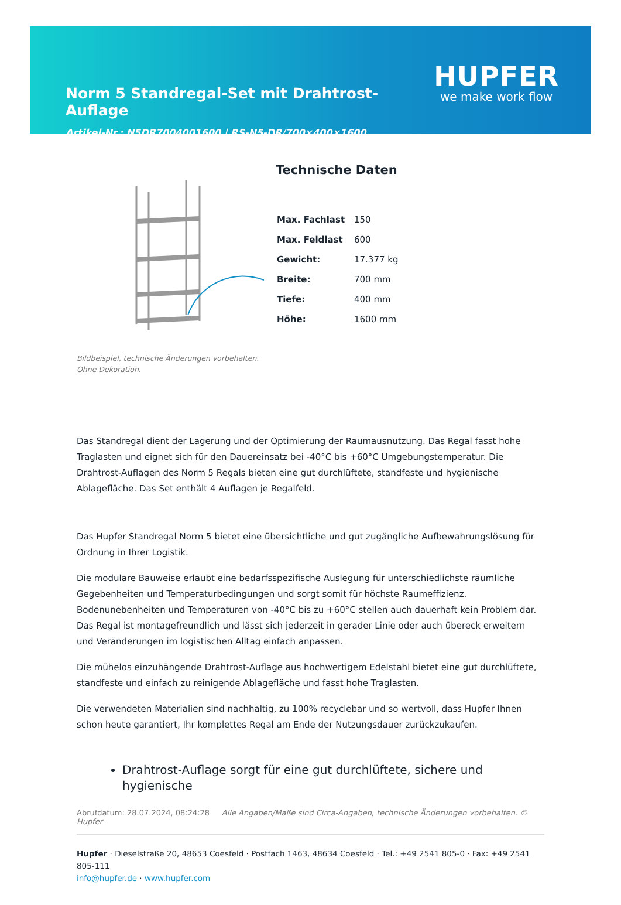Norm 5 Standregal-Set mit Drahtrost-Auflage
Artikel-Nr.: N5DR7004001600 | RS-N5-DR/700×400×1600
HUPFER
we make work flow
Bildbeispiel, technische Änderungen vorbehalten.
Ohne Dekoration.
Technische Daten
| Max. Fachlast | 150 |
| Max. Feldlast | 600 |
| Gewicht: | 17.377 kg |
| Breite: | 700 mm |
| Tiefe: | 400 mm |
| Höhe: | 1600 mm |
Das Standregal dient der Lagerung und der Optimierung der Raumausnutzung. Das Regal fasst hohe Traglasten und eignet sich für den Dauereinsatz bei -40°C bis +60°C Umgebungstemperatur. Die Drahtrost-Auflagen des Norm 5 Regals bieten eine gut durchlüftete, standfeste und hygienische Ablagefläche. Das Set enthält 4 Auflagen je Regalfeld.
Das Hupfer Standregal Norm 5 bietet eine übersichtliche und gut zugängliche Aufbewahrungslösung für Ordnung in Ihrer Logistik.
Die modulare Bauweise erlaubt eine bedarfsspezifische Auslegung für unterschiedlichste räumliche Gegebenheiten und Temperaturbedingungen und sorgt somit für höchste Raumeffizienz. Bodenunebenheiten und Temperaturen von -40°C bis zu +60°C stellen auch dauerhaft kein Problem dar. Das Regal ist montagefreundlich und lässt sich jederzeit in gerader Linie oder auch übereck erweitern und Veränderungen im logistischen Alltag einfach anpassen.
Die mühelos einzuhängende Drahtrost-Auflage aus hochwertigem Edelstahl bietet eine gut durchlüftete, standfeste und einfach zu reinigende Ablagefläche und fasst hohe Traglasten.
Die verwendeten Materialien sind nachhaltig, zu 100% recyclebar und so wertvoll, dass Hupfer Ihnen schon heute garantiert, Ihr komplettes Regal am Ende der Nutzungsdauer zurückzukaufen.
Drahtrost-Auflage sorgt für eine gut durchlüftete, sichere und hygienische
Abrufdatum: 28.07.2024, 08:24:28 Alle Angaben/Maße sind Circa-Angaben, technische Änderungen vorbehalten. © Hupfer
Hupfer · Dieselstraße 20, 48653 Coesfeld · Postfach 1463, 48634 Coesfeld · Tel.: +49 2541 805-0 · Fax: +49 2541 805-111
info@hupfer.de · www.hupfer.com